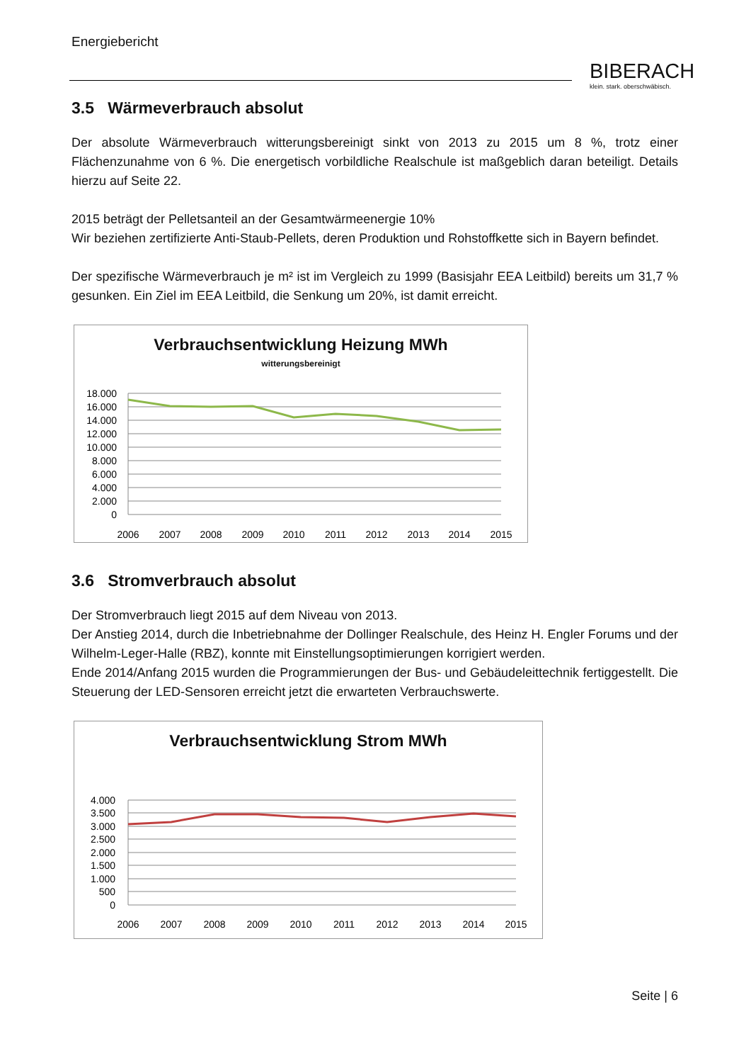Energiebericht
BIBERACH
klein. stark. oberschwäbisch.
3.5 Wärmeverbrauch absolut
Der absolute Wärmeverbrauch witterungsbereinigt sinkt von 2013 zu 2015 um 8 %, trotz einer Flächenzunahme von 6 %. Die energetisch vorbildliche Realschule ist maßgeblich daran beteiligt. Details hierzu auf Seite 22.
2015 beträgt der Pelletsanteil an der Gesamtwärmeenergie 10%
Wir beziehen zertifizierte Anti-Staub-Pellets, deren Produktion und Rohstoffkette sich in Bayern befindet.
Der spezifische Wärmeverbrauch je m² ist im Vergleich zu 1999 (Basisjahr EEA Leitbild) bereits um 31,7 % gesunken. Ein Ziel im EEA Leitbild, die Senkung um 20%, ist damit erreicht.
Verbrauchsentwicklung Heizung MWh
witterungsbereinigt
18.000
16.000
14.000
12.000
10.000
8.000
6.000
4.000
2.000
0
2006
2007
2008
2009
2010
2011
2012
2013
2014
2015
3.6 Stromverbrauch absolut
Der Stromverbrauch liegt 2015 auf dem Niveau von 2013.
Der Anstieg 2014, durch die Inbetriebnahme der Dollinger Realschule, des Heinz H. Engler Forums und der Wilhelm-Leger-Halle (RBZ), konnte mit Einstellungsoptimierungen korrigiert werden.
Ende 2014/Anfang 2015 wurden die Programmierungen der Bus- und Gebäudeleittechnik fertiggestellt. Die Steuerung der LED-Sensoren erreicht jetzt die erwarteten Verbrauchswerte.
Verbrauchsentwicklung Strom MWh
4.000
3.500
3.000
2.500
2.000
1.500
1.000
500
0
2006
2007
2008
2009
2010
2011
2012
2013
2014
2015
Seite | 6